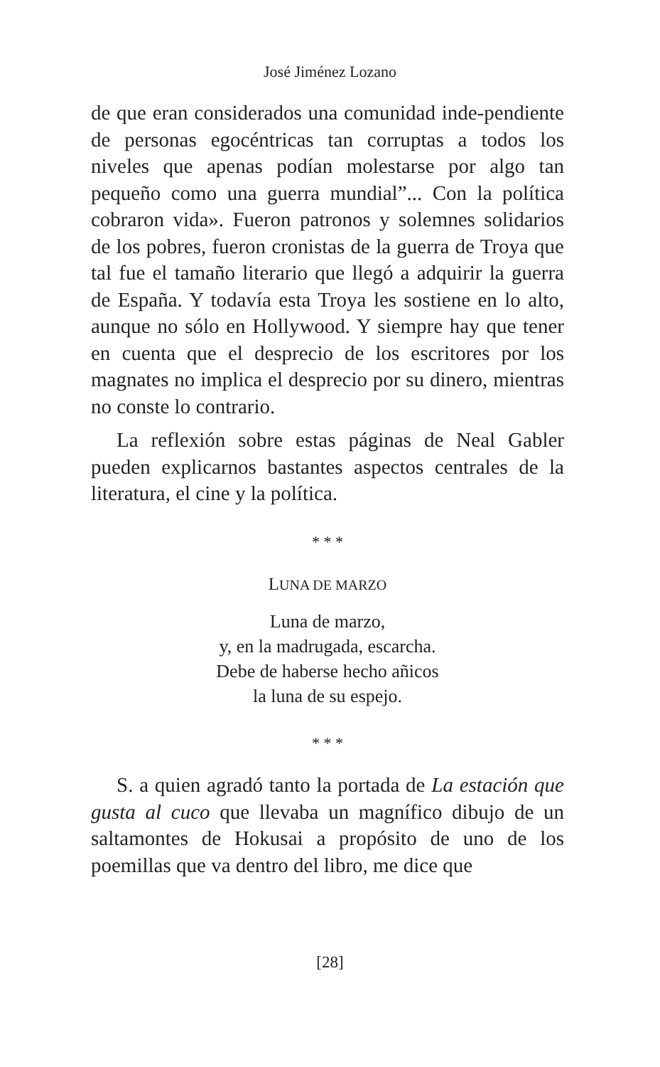José Jiménez Lozano
de que eran considerados una comunidad inde-pendiente de personas egocéntricas tan corruptas a todos los niveles que apenas podían molestarse por algo tan pequeño como una guerra mundial”... Con la política cobraron vida». Fueron patronos y solemnes solidarios de los pobres, fueron cronistas de la guerra de Troya que tal fue el tamaño literario que llegó a adquirir la guerra de España. Y todavía esta Troya les sostiene en lo alto, aunque no sólo en Hollywood. Y siempre hay que tener en cuenta que el desprecio de los escritores por los magnates no implica el desprecio por su dinero, mientras no conste lo contrario.
La reflexión sobre estas páginas de Neal Gabler pueden explicarnos bastantes aspectos centrales de la literatura, el cine y la política.
* * *
LUNA DE MARZO
Luna de marzo,
y, en la madrugada, escarcha.
Debe de haberse hecho añicos
la luna de su espejo.
* * *
S. a quien agradó tanto la portada de La estación que gusta al cuco que llevaba un magnífico dibujo de un saltamontes de Hokusai a propósito de uno de los poemillas que va dentro del libro, me dice que
[28]